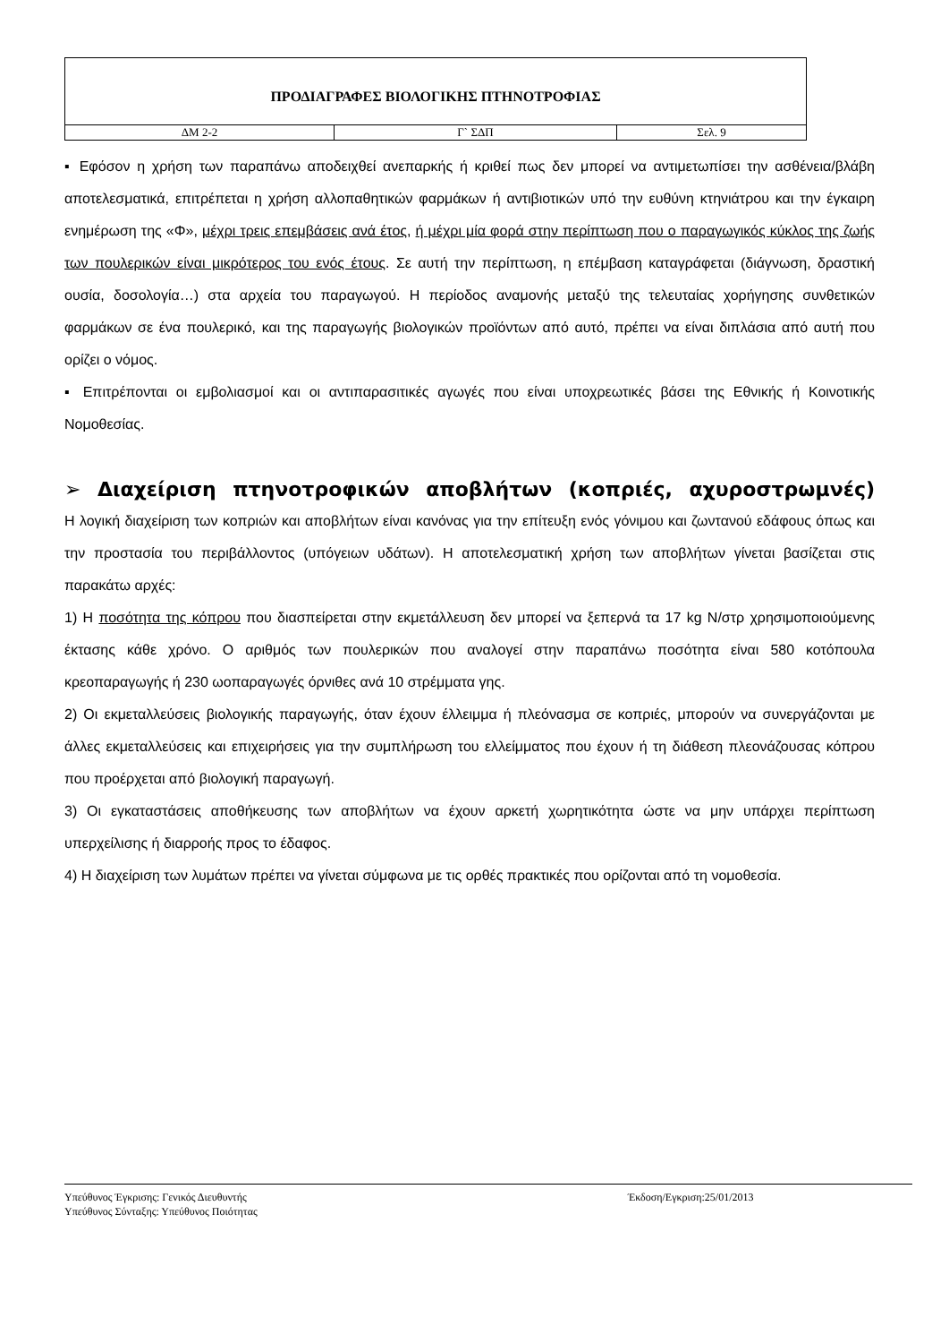| ΠΡΟΔΙΑΓΡΑΦΕΣ ΒΙΟΛΟΓΙΚΗΣ ΠΤΗΝΟΤΡΟΦΙΑΣ | | |
| ΔΜ 2-2 | Γ` ΣΔΠ | Σελ. 9 |
▪ Εφόσον η χρήση των παραπάνω αποδειχθεί ανεπαρκής ή κριθεί πως δεν μπορεί να αντιμετωπίσει την ασθένεια/βλάβη αποτελεσματικά, επιτρέπεται η χρήση αλλοπαθητικών φαρμάκων ή αντιβιοτικών υπό την ευθύνη κτηνιάτρου και την έγκαιρη ενημέρωση της «Φ», μέχρι τρεις επεμβάσεις ανά έτος, ή μέχρι μία φορά στην περίπτωση που ο παραγωγικός κύκλος της ζωής των πουλερικών είναι μικρότερος του ενός έτους. Σε αυτή την περίπτωση, η επέμβαση καταγράφεται (διάγνωση, δραστική ουσία, δοσολογία…) στα αρχεία του παραγωγού. Η περίοδος αναμονής μεταξύ της τελευταίας χορήγησης συνθετικών φαρμάκων σε ένα πουλερικό, και της παραγωγής βιολογικών προϊόντων από αυτό, πρέπει να είναι διπλάσια από αυτή που ορίζει ο νόμος.
▪ Επιτρέπονται οι εμβολιασμοί και οι αντιπαρασιτικές αγωγές που είναι υποχρεωτικές βάσει της Εθνικής ή Κοινοτικής Νομοθεσίας.
➢ Διαχείριση πτηνοτροφικών αποβλήτων (κοπριές, αχυροστρωμνές)
Η λογική διαχείριση των κοπριών και αποβλήτων είναι κανόνας για την επίτευξη ενός γόνιμου και ζωντανού εδάφους όπως και την προστασία του περιβάλλοντος (υπόγειων υδάτων). Η αποτελεσματική χρήση των αποβλήτων γίνεται βασίζεται στις παρακάτω αρχές:
1) Η ποσότητα της κόπρου που διασπείρεται στην εκμετάλλευση δεν μπορεί να ξεπερνά τα 17 kg N/στρ χρησιμοποιούμενης έκτασης κάθε χρόνο. Ο αριθμός των πουλερικών που αναλογεί στην παραπάνω ποσότητα είναι 580 κοτόπουλα κρεοπαραγωγής ή 230 ωοπαραγωγές όρνιθες ανά 10 στρέμματα γης.
2) Οι εκμεταλλεύσεις βιολογικής παραγωγής, όταν έχουν έλλειμμα ή πλεόνασμα σε κοπριές, μπορούν να συνεργάζονται με άλλες εκμεταλλεύσεις και επιχειρήσεις για την συμπλήρωση του ελλείμματος που έχουν ή τη διάθεση πλεονάζουσας κόπρου που προέρχεται από βιολογική παραγωγή.
3) Οι εγκαταστάσεις αποθήκευσης των αποβλήτων να έχουν αρκετή χωρητικότητα ώστε να μην υπάρχει περίπτωση υπερχείλισης ή διαρροής προς το έδαφος.
4) Η διαχείριση των λυμάτων πρέπει να γίνεται σύμφωνα με τις ορθές πρακτικές που ορίζονται από τη νομοθεσία.
Υπεύθυνος Έγκρισης: Γενικός Διευθυντής
Υπεύθυνος Σύνταξης: Υπεύθυνος Ποιότητας
Έκδοση/Εγκριση:25/01/2013